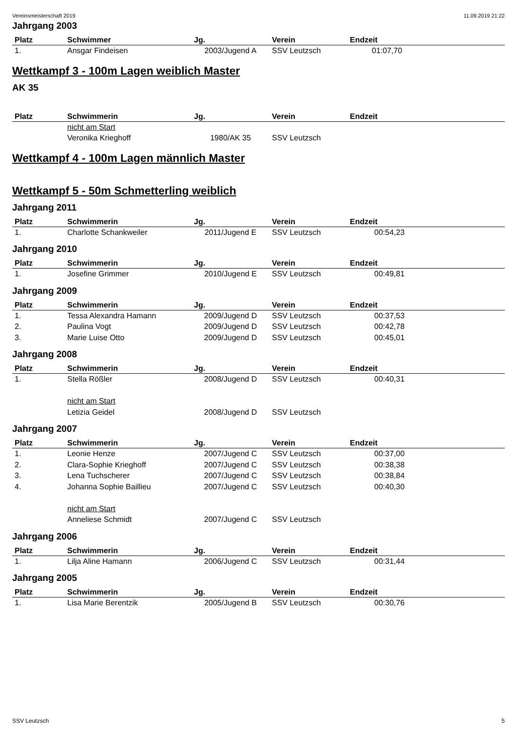Vereinsmeisterschaft 2019 11.09.2019 21:22
Jahrgang 2003
| Platz | Schwimmer | Jg. | Verein | Endzeit |
| --- | --- | --- | --- | --- |
| 1. | Ansgar Findeisen | 2003/Jugend A | SSV Leutzsch | 01:07,70 |
Wettkampf 3 - 100m Lagen weiblich Master
AK 35
| Platz | Schwimmerin | Jg. | Verein | Endzeit |
| --- | --- | --- | --- | --- |
| | nicht am Start | | | |
| | Veronika Krieghoff | 1980/AK 35 | SSV Leutzsch | |
Wettkampf 4 - 100m Lagen männlich Master
Wettkampf 5 - 50m Schmetterling weiblich
Jahrgang 2011
| Platz | Schwimmerin | Jg. | Verein | Endzeit |
| --- | --- | --- | --- | --- |
| 1. | Charlotte Schankweiler | 2011/Jugend E | SSV Leutzsch | 00:54,23 |
Jahrgang 2010
| Platz | Schwimmerin | Jg. | Verein | Endzeit |
| --- | --- | --- | --- | --- |
| 1. | Josefine Grimmer | 2010/Jugend E | SSV Leutzsch | 00:49,81 |
Jahrgang 2009
| Platz | Schwimmerin | Jg. | Verein | Endzeit |
| --- | --- | --- | --- | --- |
| 1. | Tessa Alexandra Hamann | 2009/Jugend D | SSV Leutzsch | 00:37,53 |
| 2. | Paulina Vogt | 2009/Jugend D | SSV Leutzsch | 00:42,78 |
| 3. | Marie Luise Otto | 2009/Jugend D | SSV Leutzsch | 00:45,01 |
Jahrgang 2008
| Platz | Schwimmerin | Jg. | Verein | Endzeit |
| --- | --- | --- | --- | --- |
| 1. | Stella Rößler | 2008/Jugend D | SSV Leutzsch | 00:40,31 |
| | nicht am Start | | | |
| | Letizia Geidel | 2008/Jugend D | SSV Leutzsch | |
Jahrgang 2007
| Platz | Schwimmerin | Jg. | Verein | Endzeit |
| --- | --- | --- | --- | --- |
| 1. | Leonie Henze | 2007/Jugend C | SSV Leutzsch | 00:37,00 |
| 2. | Clara-Sophie Krieghoff | 2007/Jugend C | SSV Leutzsch | 00:38,38 |
| 3. | Lena Tuchscherer | 2007/Jugend C | SSV Leutzsch | 00:38,84 |
| 4. | Johanna Sophie Baillieu | 2007/Jugend C | SSV Leutzsch | 00:40,30 |
| | nicht am Start | | | |
| | Anneliese Schmidt | 2007/Jugend C | SSV Leutzsch | |
Jahrgang 2006
| Platz | Schwimmerin | Jg. | Verein | Endzeit |
| --- | --- | --- | --- | --- |
| 1. | Lilja Aline Hamann | 2006/Jugend C | SSV Leutzsch | 00:31,44 |
Jahrgang 2005
| Platz | Schwimmerin | Jg. | Verein | Endzeit |
| --- | --- | --- | --- | --- |
| 1. | Lisa Marie Berentzik | 2005/Jugend B | SSV Leutzsch | 00:30,76 |
SSV Leutzsch 5